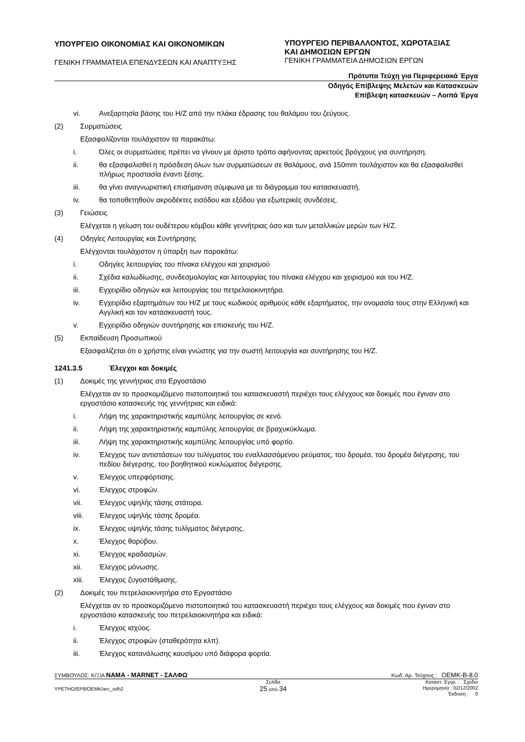ΥΠΟΥΡΓΕΙΟ ΟΙΚΟΝΟΜΙΑΣ ΚΑΙ ΟΙΚΟΝΟΜΙΚΩΝ
ΓΕΝΙΚΗ ΓΡΑΜΜΑΤΕΙΑ ΕΠΕΝΔΥΣΕΩΝ ΚΑΙ ΑΝΑΠΤΥΞΗΣ
ΥΠΟΥΡΓΕΙΟ ΠΕΡΙΒΑΛΛΟΝΤΟΣ, ΧΩΡΟΤΑΞΙΑΣ
ΚΑΙ ΔΗΜΟΣΙΩΝ ΕΡΓΩΝ
ΓΕΝΙΚΗ ΓΡΑΜΜΑΤΕΙΑ ΔΗΜΟΣΙΩΝ ΕΡΓΩΝ
Πρότυπα Τεύχη για Περιφερειακά Έργα
Οδηγός Επίβλεψης Μελετών και Κατασκευών
Επίβλεψη κατασκευών – Λοιπά Έργα
vi. Ανεξαρτησία βάσης του Η/Ζ από την πλάκα έδρασης του θαλάμου του ζεύγους.
(2) Συρματώσεις
Εξασφαλίζονται τουλάχιστον τα παρακάτω:
i. Όλες οι συρματώσεις πρέπει να γίνουν με άριστο τρόπο αφήνοντας αρκετούς βρόγχους για συντήρηση.
ii. θα εξασφαλισθεί η πρόσδεση όλων των συρματώσεων σε θαλάμους, ανά 150mm τουλάχιστον και θα εξασφαλισθεί πλήρως προστασία έναντι ξέσης.
iii. θα γίνει αναγνωριστική επισήμανση σύμφωνα με το διάγραμμα του κατασκευαστή.
iv. θα τοποθετηθούν ακροδέκτες εισόδου και εξόδου για εξωτερικές συνδέσεις.
(3) Γειώσεις
Ελέγχεται η γείωση του ουδέτερου κόμβου κάθε γεννήτριας όσο και των μεταλλικών μερών των Η/Ζ.
(4) Οδηγίες Λειτουργίας και Συντήρησης
Ελέγχονται τουλάχιστον η ύπαρξη των παρακάτω:
i. Οδηγίες λειτουργίας του πίνακα ελέγχου και χειρισμού
ii. Σχέδια καλωδίωσης, συνδεσμολογίας και λειτουργίας του πίνακα ελέγχου και χειρισμού και του Η/Ζ.
iii. Εγχειρίδιο οδηγιών και λειτουργίας του πετρελαιοκινητήρα.
iv. Εγχειρίδιο εξαρτημάτων του Η/Ζ με τους κωδικούς αριθμούς κάθε εξαρτήματος, την ονομασία τους στην Ελληνική και Αγγλική και τον κατασκευαστή τους.
v. Εγχειρίδιο οδηγιών συντήρησης και επισκευής του Η/Ζ.
(5) Εκπαίδευση Προσωπικού
Εξασφαλίζεται ότι ο χρήστης είναι γνώστης για την σωστή λειτουργία και συντήρησης του Η/Ζ.
1241.3.5 Έλεγχοι και δοκιμές
(1) Δοκιμές της γεννήτριας στο Εργοστάσιο
Ελέγχεται αν το προσκομιζόμενο πιστοποιητικό του κατασκευαστή περιέχει τους ελέγχους και δοκιμές που έγιναν στο εργοστάσιο κατασκευής της γεννήτριας και ειδικά:
i. Λήψη της χαρακτηριστικής καμπύλης λειτουργίας σε κενό.
ii. Λήψη της χαρακτηριστικής καμπύλης λειτουργίας σε βραχυκύκλωμα.
iii. Λήψη της χαρακτηριστικής καμπύλης λειτουργίας υπό φορτίο.
iv. Έλεγχος των αντιστάσεων του τυλίγματος του εναλλασσόμενου ρεύματος, του δρομέα, του δρομέα διέγερσης, του πεδίου διέγερσης, του βοηθητικού κυκλώματος διέγερσης.
v. Έλεγχος υπερφόρτισης.
vi. Έλεγχος στροφών.
vii. Έλεγχος υψηλής τάσης στάτορα.
viii. Έλεγχος υψηλής τάσης δρομέα.
ix. Έλεγχος υψηλής τάσης τυλίγματος διέγερσης.
x. Έλεγχος θορύβου.
xi. Έλεγχος κραδασμών.
xii. Έλεγχος μόνωσης.
xiii. Έλεγχος ζυγοστάθμισης.
(2) Δοκιμές του πετρελαιοκινητήρα στο Εργοστάσιο
Ελέγχεται αν το προσκομιζόμενο πιστοποιητικό του κατασκευαστή περιέχει τους ελέγχους και δοκιμές που έγιναν στο εργοστάσιο κατασκευής του πετρελαιοκινητήρα και ειδικά:
i. Έλεγχος ισχύος.
ii. Έλεγχος στροφών (σταθερότητα κλπ).
iii. Έλεγχος κατανάλωσης καυσίμου υπό διάφορα φορτία.
ΣΥΜΒΟΥΛΟΣ: Κ/ΞΙΑ ΝΑΜΑ - MARNET - ΣΑΛΦΩ
Κωδ. Αρ. Τεύχους : ΟΕΜΚ-Β-8.0
ΥΡΕΤΗΟ/ΕΡ8/ΟΕΜΚ/arc_odh2
Σελίδα
25 από 34
Κατάστ. Εγγρ. : Σχέδιο
Ημερομηνία : 02/12/2002
Έκδοση : 0